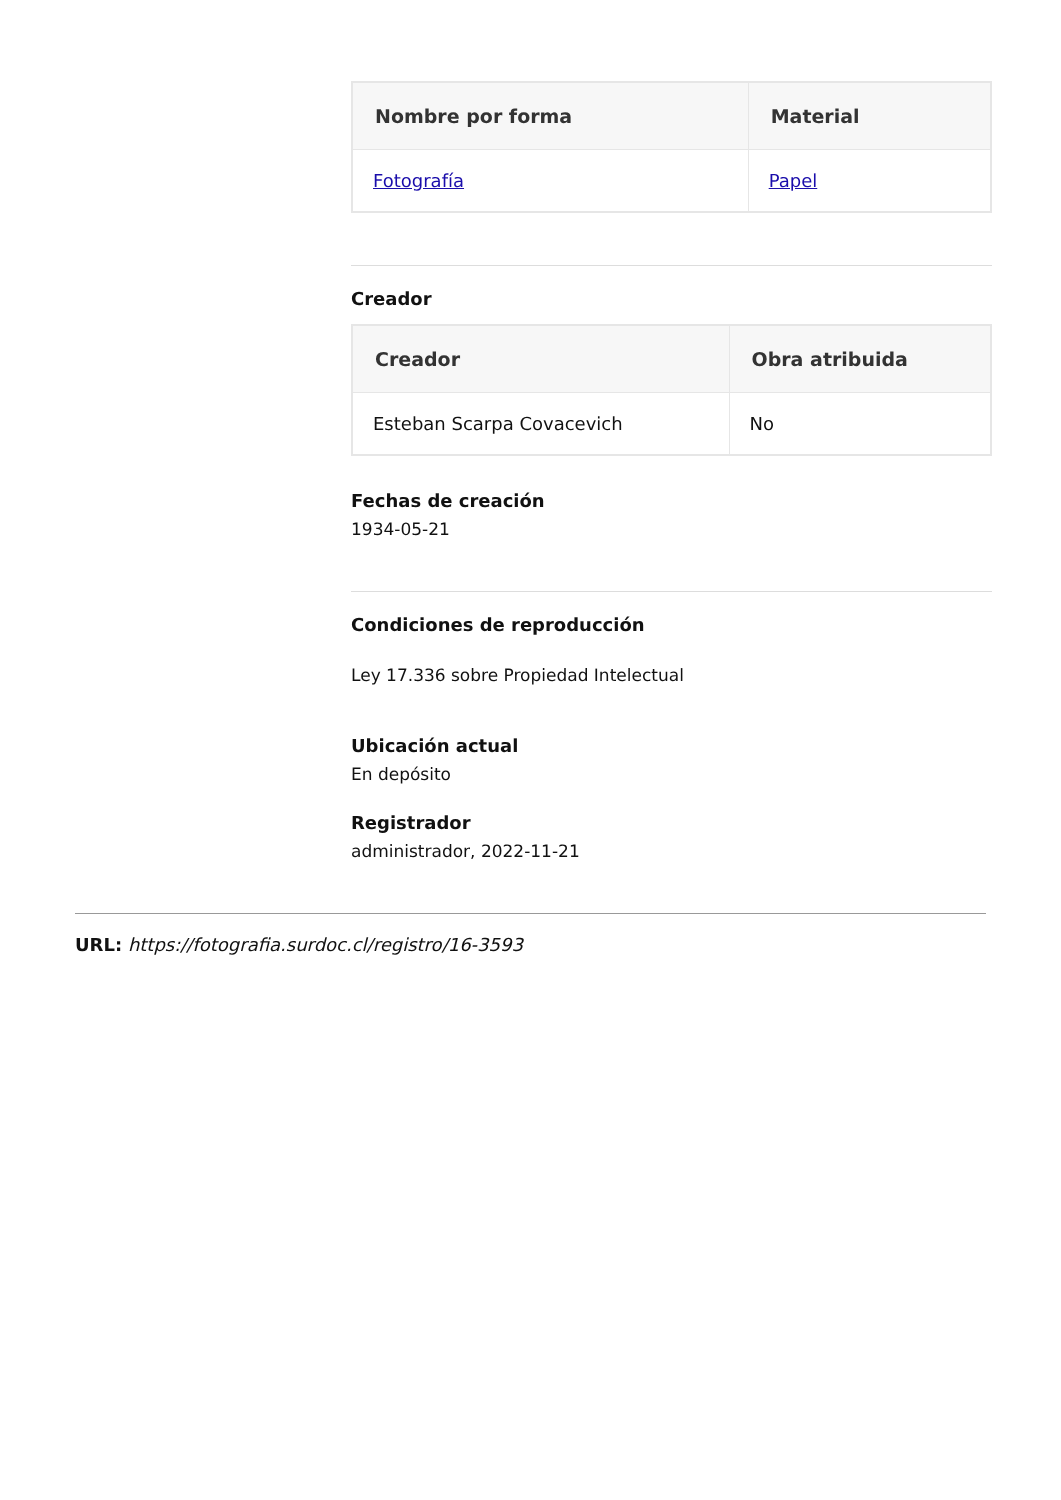| Nombre por forma | Material |
| --- | --- |
| Fotografía | Papel |
Creador
| Creador | Obra atribuida |
| --- | --- |
| Esteban Scarpa Covacevich | No |
Fechas de creación
1934-05-21
Condiciones de reproducción
Ley 17.336 sobre Propiedad Intelectual
Ubicación actual
En depósito
Registrador
administrador, 2022-11-21
URL: https://fotografia.surdoc.cl/registro/16-3593